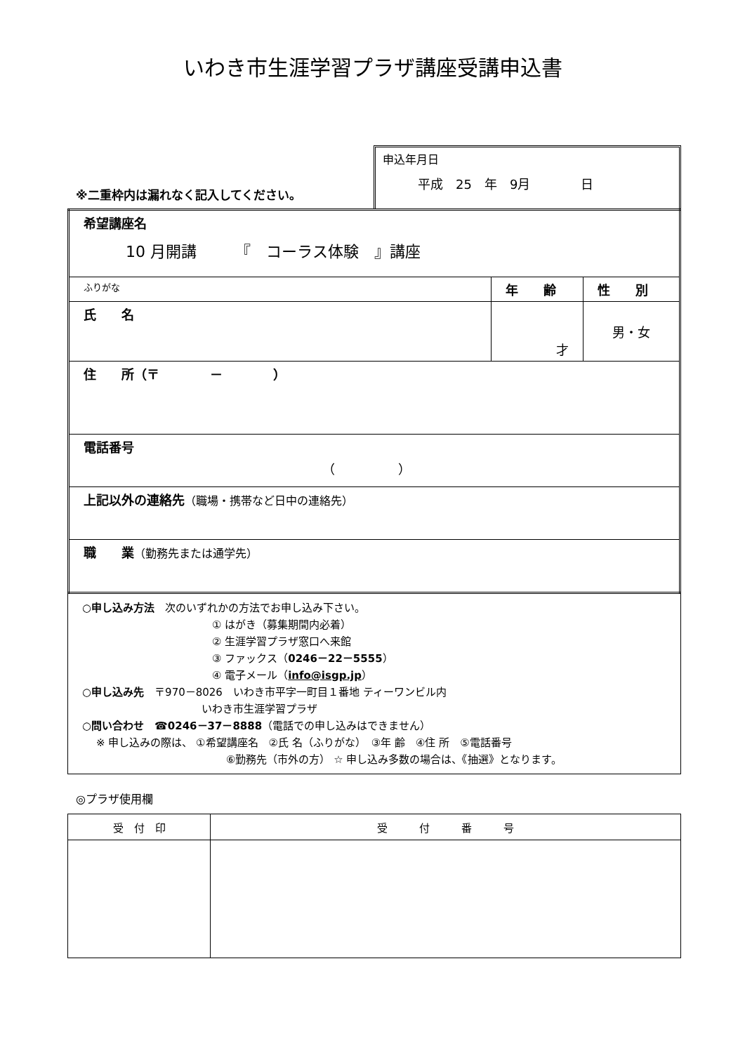いわき市生涯学習プラザ講座受講申込書
※二重枠内は漏れなく記入してください。
申込年月日
平成　25　年　9月　　　　日
| 希望講座名 10 月開講 『 コーラス体験 』講座 | | |
| ふりがな | 年 齢 | 性 別 |
| 氏 名 | 才 | 男・女 |
| 住 所（〒 － ） | | |
| 電話番号 （ ） | | |
| 上記以外の連絡先 （職場・携帯など日中の連絡先） | | |
| 職 業 （勤務先または通学先） | | |
○申し込み方法　次のいずれかの方法でお申し込み下さい。
① はがき（募集期間内必着）
② 生涯学習プラザ窓口へ来館
③ ファックス（0246－22－5555）
④ 電子メール（info@isgp.jp）
○申し込み先　〒970－8026　いわき市平字一町目１番地 ティーワンビル内
いわき市生涯学習プラザ
○問い合わせ　☎0246－37－8888（電話での申し込みはできません）
※ 申し込みの際は、 ①希望講座名　②氏 名（ふりがな）　③年 齢　④住 所　⑤電話番号
⑥勤務先（市外の方） ☆ 申し込み多数の場合は、《抽選》となります。
◎プラザ使用欄
| 受 付 印 | 受 付 番 号 |
| --- | --- |